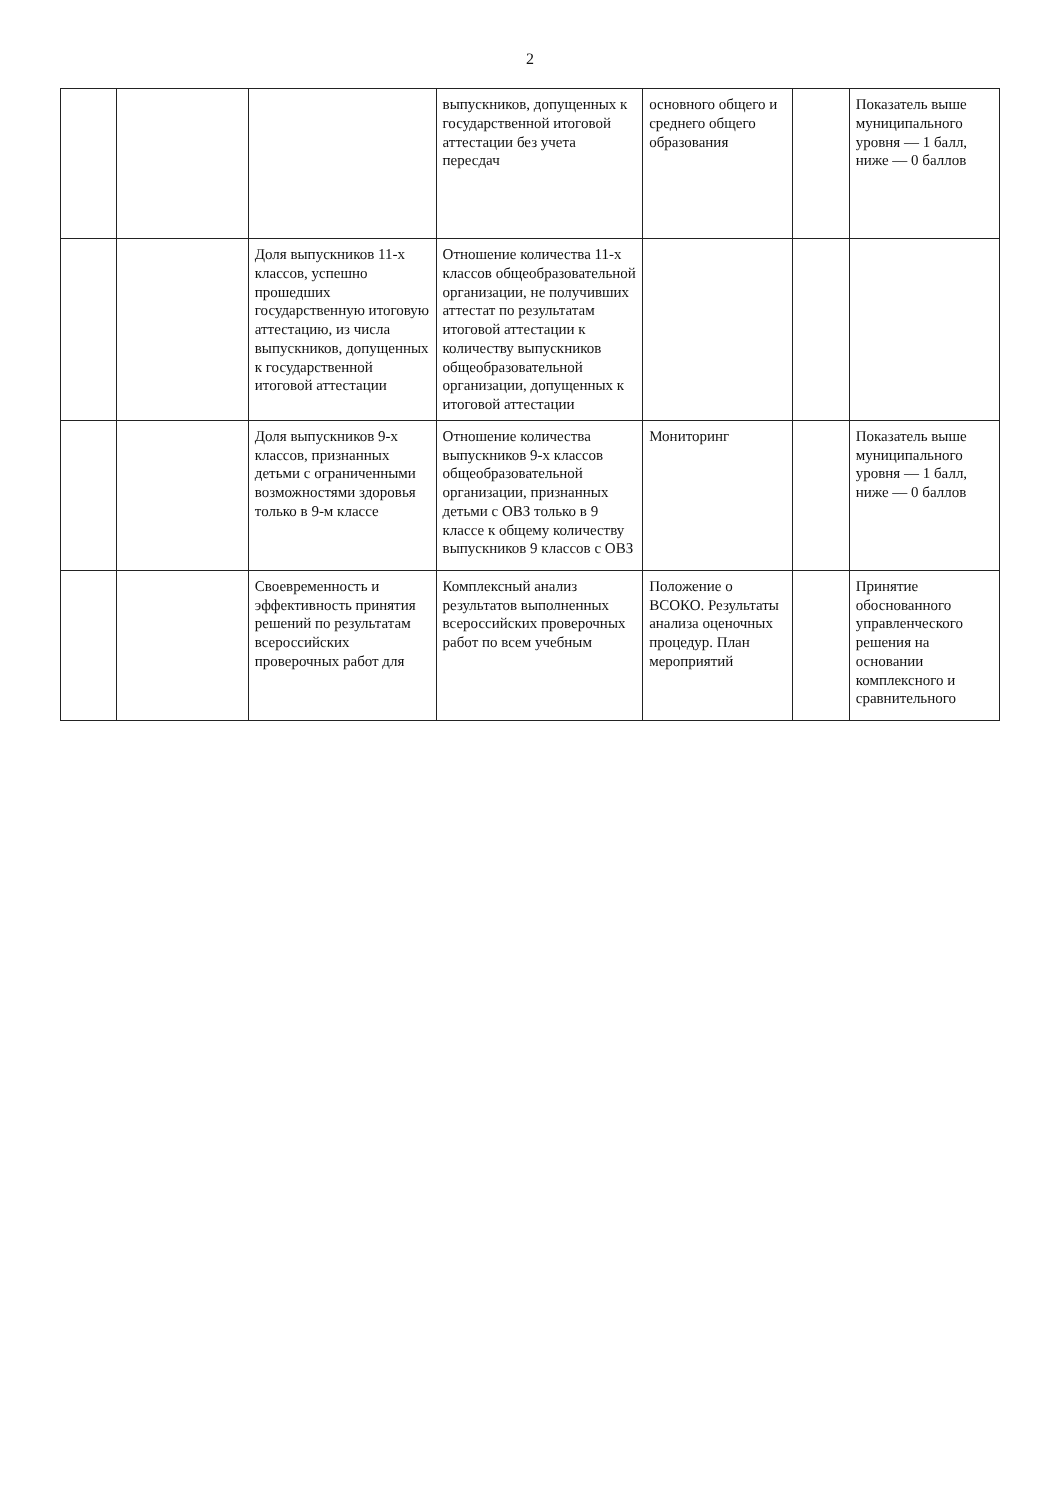2
| | | | выпускников, допущенных к государственной итоговой аттестации без учета пересдач | основного общего и среднего общего образования | | Показатель выше муниципального уровня — 1 балл, ниже — 0 баллов |
| | | Доля выпускников 11-х классов, успешно прошедших государственную итоговую аттестацию, из числа выпускников, допущенных к государственной итоговой аттестации | Отношение количества 11-х классов общеобразовательной организации, не получивших аттестат по результатам итоговой аттестации к количеству выпускников общеобразовательной организации, допущенных к итоговой аттестации | | | |
| | | Доля выпускников 9-х классов, признанных детьми с ограниченными возможностями здоровья только в 9-м классе | Отношение количества выпускников 9-х классов общеобразовательной организации, признанных детьми с ОВЗ только в 9 классе к общему количеству выпускников 9 классов с ОВЗ | Мониторинг | | Показатель выше муниципального уровня — 1 балл, ниже — 0 баллов |
| | | Своевременность и эффективность принятия решений по результатам всероссийских проверочных работ для | Комплексный анализ результатов выполненных всероссийских проверочных работ по всем учебным | Положение о ВСОКО. Результаты анализа оценочных процедур. План мероприятий | | Принятие обоснованного управленческого решения на основании комплексного и сравнительного |